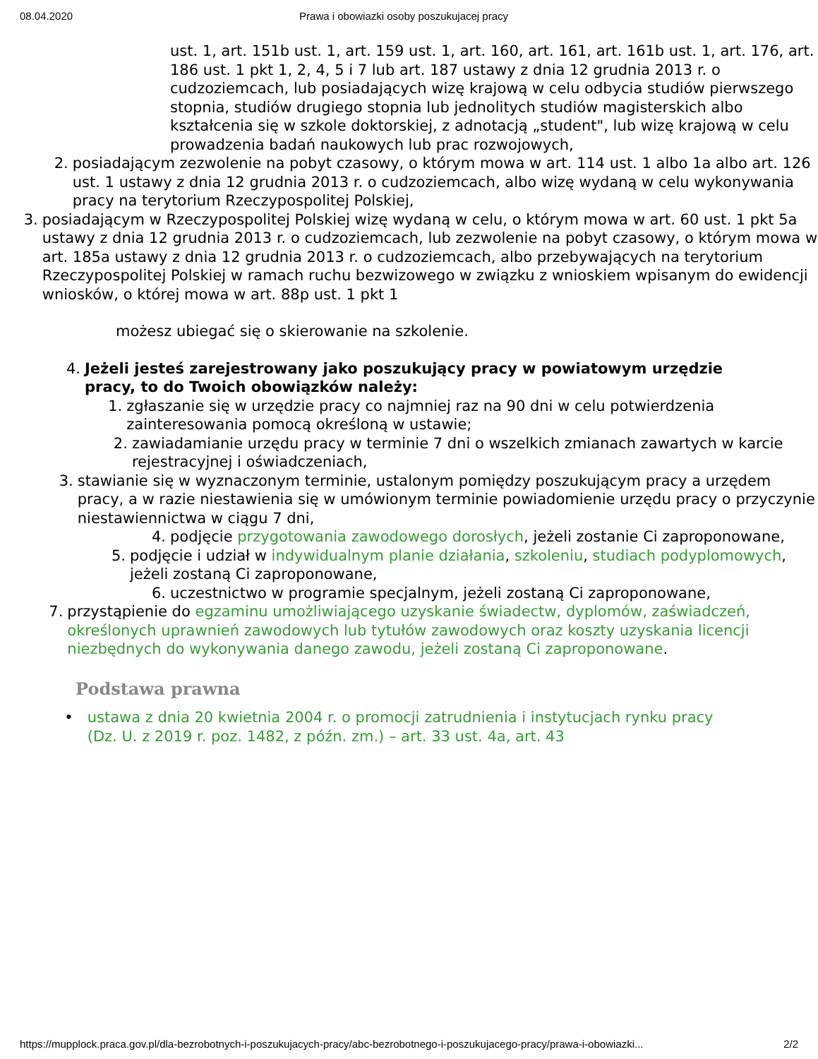08.04.2020 Prawa i obowiazki osoby poszukujacej pracy
ust. 1, art. 151b ust. 1, art. 159 ust. 1, art. 160, art. 161, art. 161b ust. 1, art. 176, art. 186 ust. 1 pkt 1, 2, 4, 5 i 7 lub art. 187 ustawy z dnia 12 grudnia 2013 r. o cudzoziemcach, lub posiadających wizę krajową w celu odbycia studiów pierwszego stopnia, studiów drugiego stopnia lub jednolitych studiów magisterskich albo kształcenia się w szkole doktorskiej, z adnotacją „student", lub wizę krajową w celu prowadzenia badań naukowych lub prac rozwojowych,
2. posiadającym zezwolenie na pobyt czasowy, o którym mowa w art. 114 ust. 1 albo 1a albo art. 126 ust. 1 ustawy z dnia 12 grudnia 2013 r. o cudzoziemcach, albo wizę wydaną w celu wykonywania pracy na terytorium Rzeczypospolitej Polskiej,
3. posiadającym w Rzeczypospolitej Polskiej wizę wydaną w celu, o którym mowa w art. 60 ust. 1 pkt 5a ustawy z dnia 12 grudnia 2013 r. o cudzoziemcach, lub zezwolenie na pobyt czasowy, o którym mowa w art. 185a ustawy z dnia 12 grudnia 2013 r. o cudzoziemcach, albo przebywających na terytorium Rzeczypospolitej Polskiej w ramach ruchu bezwizowego w związku z wnioskiem wpisanym do ewidencji wniosków, o której mowa w art. 88p ust. 1 pkt 1
możesz ubiegać się o skierowanie na szkolenie.
4. Jeżeli jesteś zarejestrowany jako poszukujący pracy w powiatowym urzędzie pracy, to do Twoich obowiązków należy:
1. zgłaszanie się w urzędzie pracy co najmniej raz na 90 dni w celu potwierdzenia zainteresowania pomocą określoną w ustawie;
2. zawiadamianie urzędu pracy w terminie 7 dni o wszelkich zmianach zawartych w karcie rejestracyjnej i oświadczeniach,
3. stawianie się w wyznaczonym terminie, ustalonym pomiędzy poszukującym pracy a urzędem pracy, a w razie niestawienia się w umówionym terminie powiadomienie urzędu pracy o przyczynie niestawiennictwa w ciągu 7 dni,
4. podjęcie przygotowania zawodowego dorosłych, jeżeli zostanie Ci zaproponowane,
5. podjęcie i udział w indywidualnym planie działania, szkoleniu, studiach podyplomowych, jeżeli zostaną Ci zaproponowane,
6. uczestnictwo w programie specjalnym, jeżeli zostaną Ci zaproponowane,
7. przystąpienie do egzaminu umożliwiającego uzyskanie świadectw, dyplomów, zaświadczeń, określonych uprawnień zawodowych lub tytułów zawodowych oraz koszty uzyskania licencji niezbędnych do wykonywania danego zawodu, jeżeli zostaną Ci zaproponowane.
Podstawa prawna
• ustawa z dnia 20 kwietnia 2004 r. o promocji zatrudnienia i instytucjach rynku pracy (Dz. U. z 2019 r. poz. 1482, z późn. zm.) – art. 33 ust. 4a, art. 43
https://mupplock.praca.gov.pl/dla-bezrobotnych-i-poszukujacych-pracy/abc-bezrobotnego-i-poszukujacego-pracy/prawa-i-obowiazki... 2/2